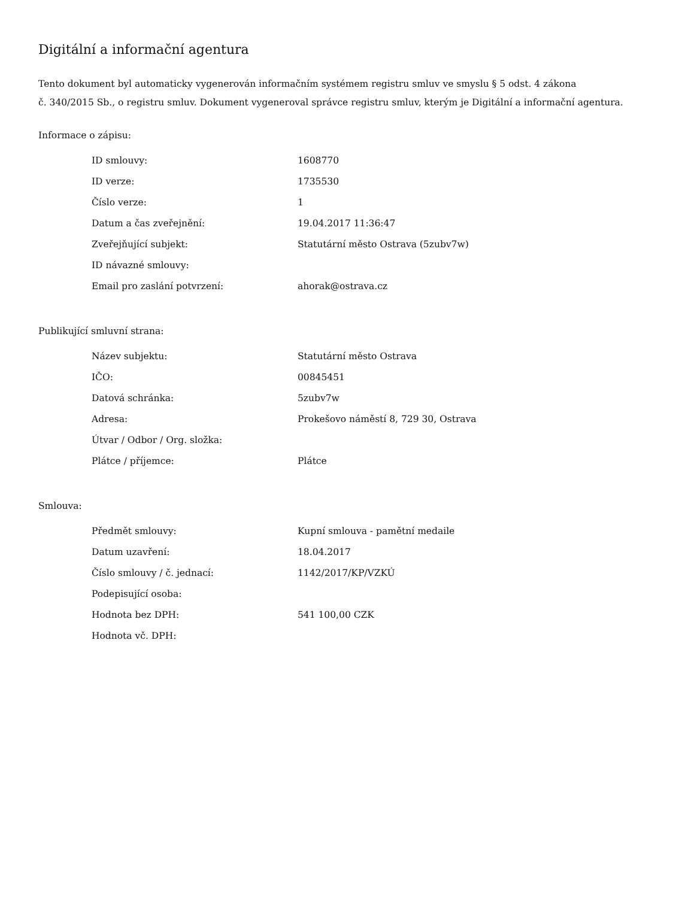Digitální a informační agentura
Tento dokument byl automaticky vygenerován informačním systémem registru smluv ve smyslu § 5 odst. 4 zákona
č. 340/2015 Sb., o registru smluv. Dokument vygeneroval správce registru smluv, kterým je Digitální a informační agentura.
Informace o zápisu:
| ID smlouvy: | 1608770 |
| ID verze: | 1735530 |
| Číslo verze: | 1 |
| Datum a čas zveřejnění: | 19.04.2017 11:36:47 |
| Zveřejňující subjekt: | Statutární město Ostrava (5zubv7w) |
| ID návazné smlouvy: | |
| Email pro zaslání potvrzení: | ahorak@ostrava.cz |
Publikující smluvní strana:
| Název subjektu: | Statutární město Ostrava |
| IČO: | 00845451 |
| Datová schránka: | 5zubv7w |
| Adresa: | Prokešovo náměstí 8, 729 30, Ostrava |
| Útvar / Odbor / Org. složka: | |
| Plátce / příjemce: | Plátce |
Smlouva:
| Předmět smlouvy: | Kupní smlouva - pamětní medaile |
| Datum uzavření: | 18.04.2017 |
| Číslo smlouvy / č. jednací: | 1142/2017/KP/VZKÚ |
| Podepisující osoba: | |
| Hodnota bez DPH: | 541 100,00 CZK |
| Hodnota vč. DPH: | |